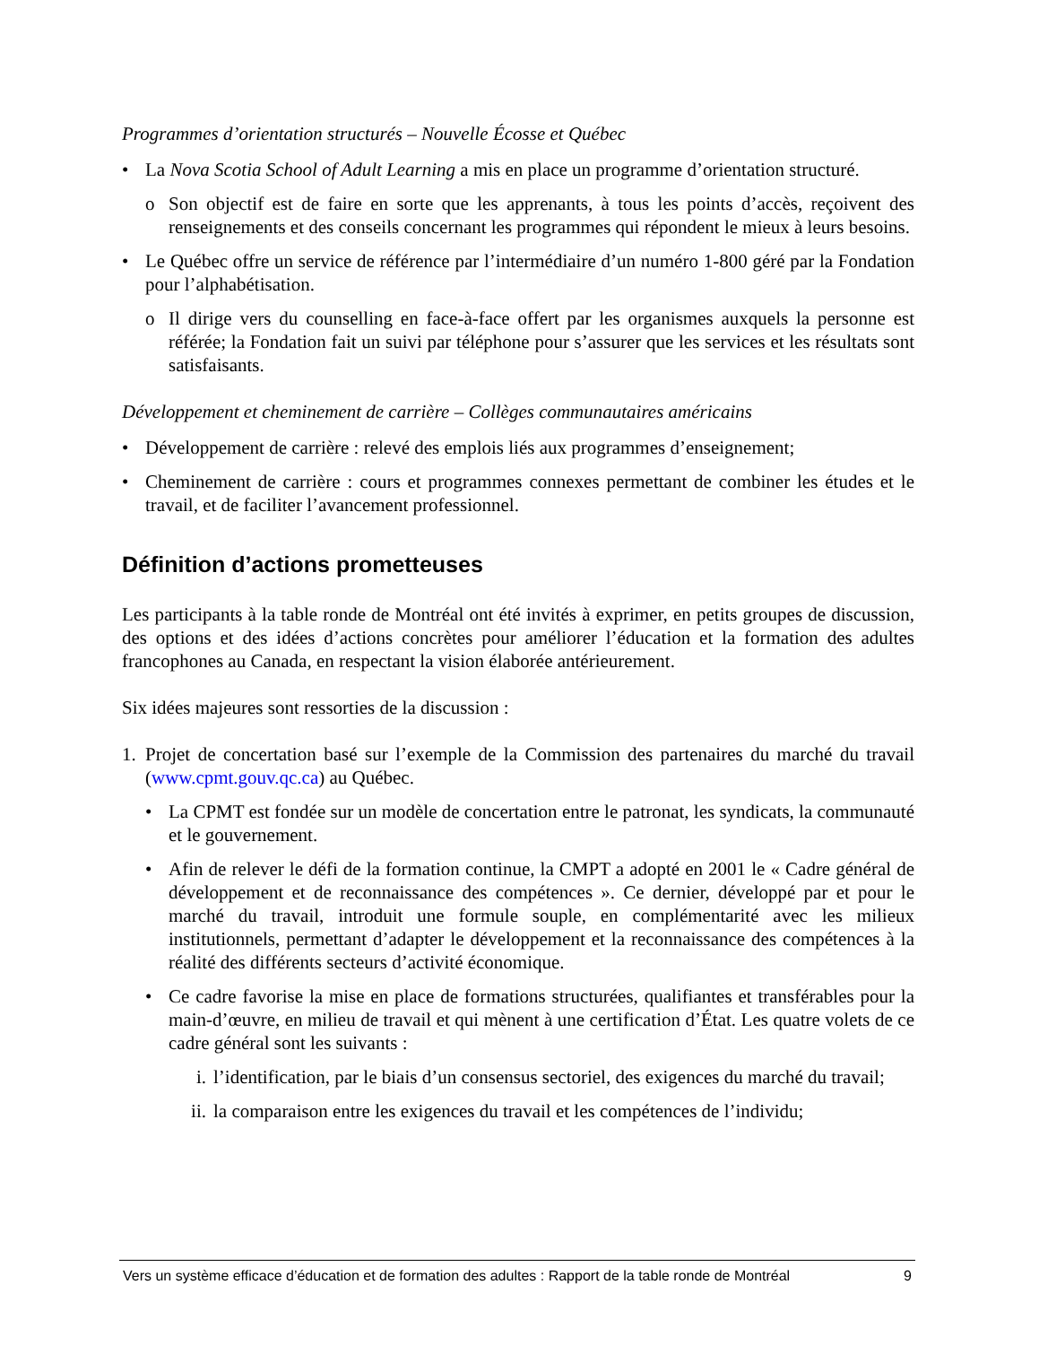Programmes d’orientation structurés – Nouvelle Écosse et Québec
• La Nova Scotia School of Adult Learning a mis en place un programme d’orientation structuré.
o Son objectif est de faire en sorte que les apprenants, à tous les points d’accès, reçoivent des renseignements et des conseils concernant les programmes qui répondent le mieux à leurs besoins.
• Le Québec offre un service de référence par l’intermédiaire d’un numéro 1-800 géré par la Fondation pour l’alphabétisation.
o Il dirige vers du counselling en face-à-face offert par les organismes auxquels la personne est référée; la Fondation fait un suivi par téléphone pour s’assurer que les services et les résultats sont satisfaisants.
Développement et cheminement de carrière – Collèges communautaires américains
• Développement de carrière : relevé des emplois liés aux programmes d’enseignement;
• Cheminement de carrière : cours et programmes connexes permettant de combiner les études et le travail, et de faciliter l’avancement professionnel.
Définition d’actions prometteuses
Les participants à la table ronde de Montréal ont été invités à exprimer, en petits groupes de discussion, des options et des idées d’actions concrètes pour améliorer l’éducation et la formation des adultes francophones au Canada, en respectant la vision élaborée antérieurement.
Six idées majeures sont ressorties de la discussion :
1. Projet de concertation basé sur l’exemple de la Commission des partenaires du marché du travail (www.cpmt.gouv.qc.ca) au Québec.
• La CPMT est fondée sur un modèle de concertation entre le patronat, les syndicats, la communauté et le gouvernement.
• Afin de relever le défi de la formation continue, la CMPT a adopté en 2001 le « Cadre général de développement et de reconnaissance des compétences ». Ce dernier, développé par et pour le marché du travail, introduit une formule souple, en complémentarité avec les milieux institutionnels, permettant d’adapter le développement et la reconnaissance des compétences à la réalité des différents secteurs d’activité économique.
• Ce cadre favorise la mise en place de formations structurées, qualifiantes et transférables pour la main-d’œuvre, en milieu de travail et qui mènent à une certification d’État. Les quatre volets de ce cadre général sont les suivants :
i. l’identification, par le biais d’un consensus sectoriel, des exigences du marché du travail;
ii.
la comparaison entre les exigences du travail et les compétences de l’individu;
Vers un système efficace d’éducation et de formation des adultes : Rapport de la table ronde de Montréal 9